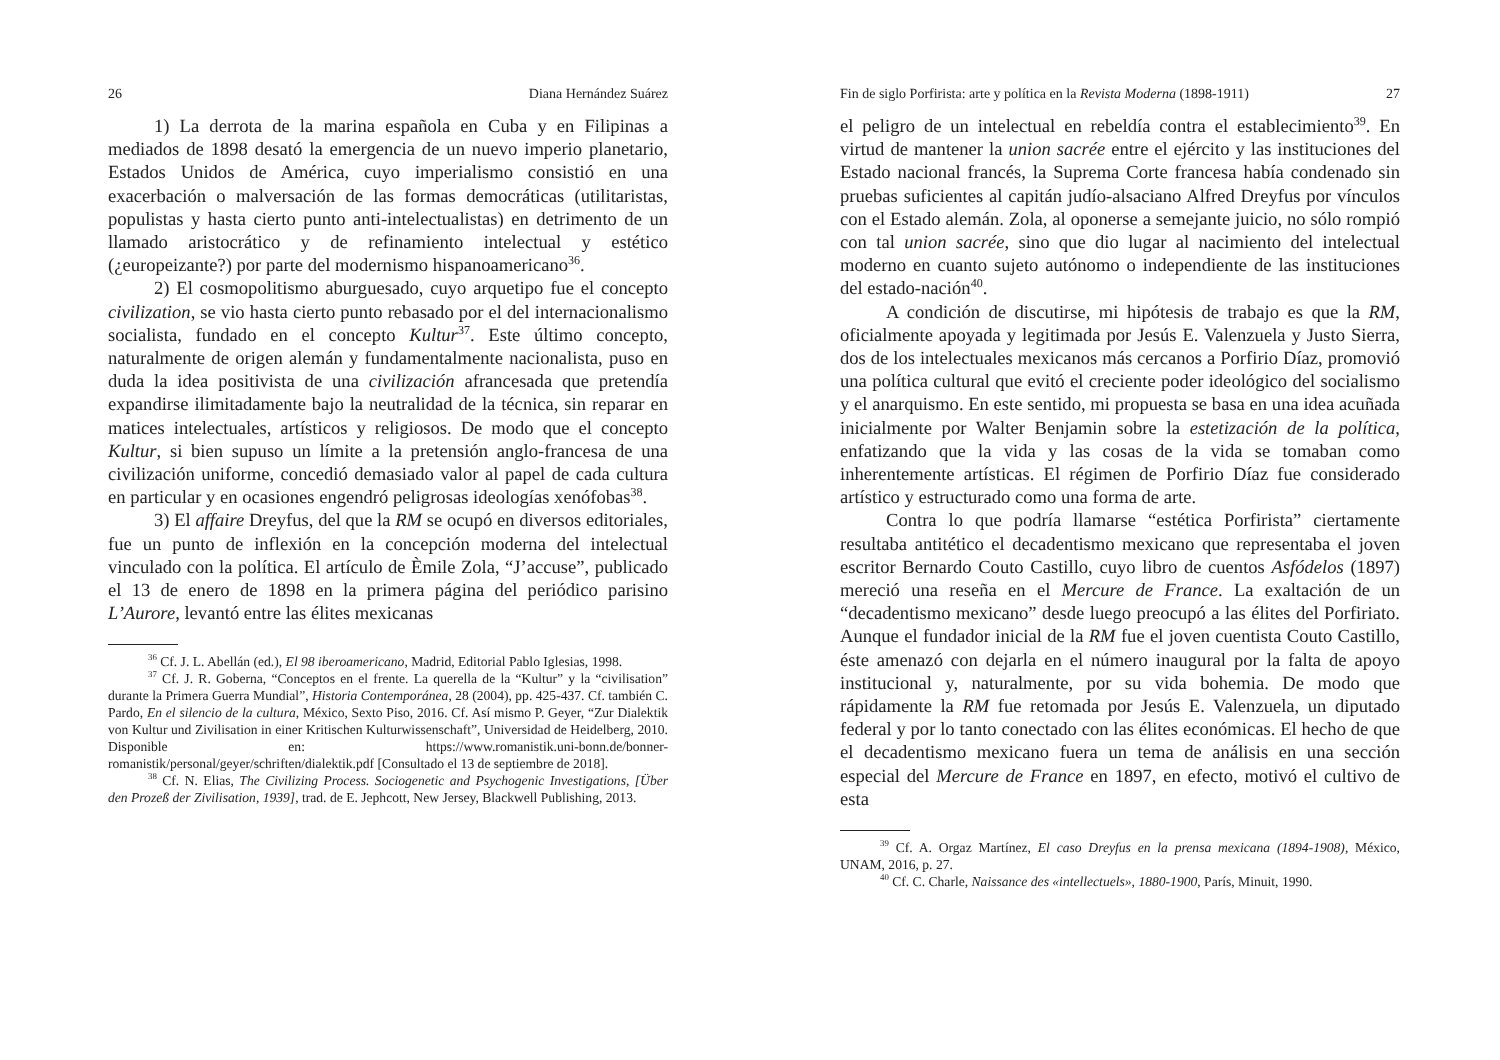26 Diana Hernández Suárez
1) La derrota de la marina española en Cuba y en Filipinas a mediados de 1898 desató la emergencia de un nuevo imperio planetario, Estados Unidos de América, cuyo imperialismo consistió en una exacerbación o malversación de las formas democráticas (utilitaristas, populistas y hasta cierto punto anti-intelectualistas) en detrimento de un llamado aristocrático y de refinamiento intelectual y estético (¿europeizante?) por parte del modernismo hispanoamericano<sup>36</sup>.
2) El cosmopolitismo aburguesado, cuyo arquetipo fue el concepto civilization, se vio hasta cierto punto rebasado por el del internacionalismo socialista, fundado en el concepto Kultur<sup>37</sup>. Este último concepto, naturalmente de origen alemán y fundamentalmente nacionalista, puso en duda la idea positivista de una civilización afrancesada que pretendía expandirse ilimitadamente bajo la neutralidad de la técnica, sin reparar en matices intelectuales, artísticos y religiosos. De modo que el concepto Kultur, si bien supuso un límite a la pretensión anglo-francesa de una civilización uniforme, concedió demasiado valor al papel de cada cultura en particular y en ocasiones engendró peligrosas ideologías xenófobas<sup>38</sup>.
3) El affaire Dreyfus, del que la RM se ocupó en diversos editoriales, fue un punto de inflexión en la concepción moderna del intelectual vinculado con la política. El artículo de Èmile Zola, “J’accuse”, publicado el 13 de enero de 1898 en la primera página del periódico parisino L’Aurore, levantó entre las élites mexicanas
<sup>36</sup> Cf. J. L. Abellán (ed.), El 98 iberoamericano, Madrid, Editorial Pablo Iglesias, 1998.
<sup>37</sup> Cf. J. R. Goberna, “Conceptos en el frente. La querella de la “Kultur” y la “civilisation” durante la Primera Guerra Mundial”, Historia Contemporánea, 28 (2004), pp. 425-437. Cf. también C. Pardo, En el silencio de la cultura, México, Sexto Piso, 2016. Cf. Así mismo P. Geyer, “Zur Dialektik von Kultur und Zivilisation in einer Kritischen Kulturwissenschaft”, Universidad de Heidelberg, 2010. Disponible en: https://www.romanistik.uni-bonn.de/bonner-romanistik/personal/geyer/schriften/dialektik.pdf [Consultado el 13 de septiembre de 2018].
<sup>38</sup> Cf. N. Elias, The Civilizing Process. Sociogenetic and Psychogenic Investigations, [Über den Prozeß der Zivilisation, 1939], trad. de E. Jephcott, New Jersey, Blackwell Publishing, 2013.
Fin de siglo Porfirista: arte y política en la Revista Moderna (1898-1911) 27
el peligro de un intelectual en rebeldía contra el establecimiento<sup>39</sup>. En virtud de mantener la union sacrée entre el ejército y las instituciones del Estado nacional francés, la Suprema Corte francesa había condenado sin pruebas suficientes al capitán judío-alsaciano Alfred Dreyfus por vínculos con el Estado alemán. Zola, al oponerse a semejante juicio, no sólo rompió con tal union sacrée, sino que dio lugar al nacimiento del intelectual moderno en cuanto sujeto autónomo o independiente de las instituciones del estado-nación<sup>40</sup>.
A condición de discutirse, mi hipótesis de trabajo es que la RM, oficialmente apoyada y legitimada por Jesús E. Valenzuela y Justo Sierra, dos de los intelectuales mexicanos más cercanos a Porfirio Díaz, promovió una política cultural que evitó el creciente poder ideológico del socialismo y el anarquismo. En este sentido, mi propuesta se basa en una idea acuñada inicialmente por Walter Benjamin sobre la estetización de la política, enfatizando que la vida y las cosas de la vida se tomaban como inherentemente artísticas. El régimen de Porfirio Díaz fue considerado artístico y estructurado como una forma de arte.
Contra lo que podría llamarse “estética Porfirista” ciertamente resultaba antitético el decadentismo mexicano que representaba el joven escritor Bernardo Couto Castillo, cuyo libro de cuentos Asfódelos (1897) mereció una reseña en el Mercure de France. La exaltación de un “decadentismo mexicano” desde luego preocupó a las élites del Porfiriato. Aunque el fundador inicial de la RM fue el joven cuentista Couto Castillo, éste amenazó con dejarla en el número inaugural por la falta de apoyo institucional y, naturalmente, por su vida bohemia. De modo que rápidamente la RM fue retomada por Jesús E. Valenzuela, un diputado federal y por lo tanto conectado con las élites económicas. El hecho de que el decadentismo mexicano fuera un tema de análisis en una sección especial del Mercure de France en 1897, en efecto, motivó el cultivo de esta
<sup>39</sup> Cf. A. Orgaz Martínez, El caso Dreyfus en la prensa mexicana (1894-1908), México, UNAM, 2016, p. 27.
<sup>40</sup> Cf. C. Charle, Naissance des «intellectuels», 1880-1900, París, Minuit, 1990.